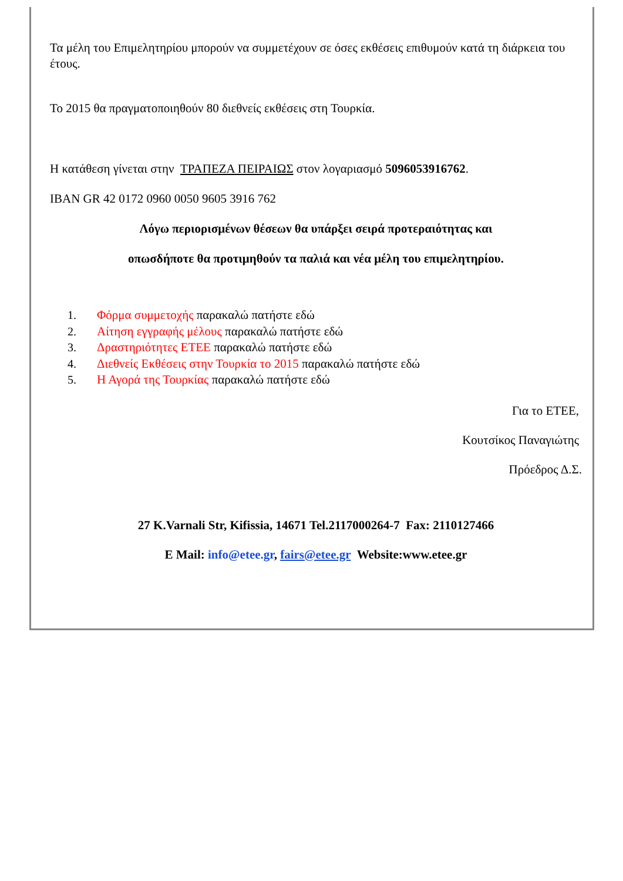Τα μέλη του Επιμελητηρίου μπορούν να συμμετέχουν σε όσες εκθέσεις επιθυμούν κατά τη διάρκεια του έτους.
Το 2015 θα πραγματοποιηθούν 80 διεθνείς εκθέσεις στη Τουρκία.
Η κατάθεση γίνεται στην ΤΡΑΠΕΖΑ ΠΕΙΡΑΙΩΣ στον λογαριασμό 5096053916762.
IBAN GR 42 0172 0960 0050 9605 3916 762
Λόγω περιορισμένων θέσεων θα υπάρξει σειρά προτεραιότητας και
οπωσδήποτε θα προτιμηθούν τα παλιά και νέα μέλη του επιμελητηρίου.
1. Φόρμα συμμετοχής παρακαλώ πατήστε εδώ
2. Αίτηση εγγραφής μέλους παρακαλώ πατήστε εδώ
3. Δραστηριότητες ΕΤΕΕ παρακαλώ πατήστε εδώ
4. Διεθνείς Εκθέσεις στην Τουρκία το 2015 παρακαλώ πατήστε εδώ
5. Η Αγορά της Τουρκίας παρακαλώ πατήστε εδώ
Για το ΕΤΕΕ,
Κουτσίκος Παναγιώτης
Πρόεδρος Δ.Σ.
27 K.Varnali Str, Kifissia, 14671 Tel.2117000264-7 Fax: 2110127466
E Mail: info@etee.gr, fairs@etee.gr Website:www.etee.gr